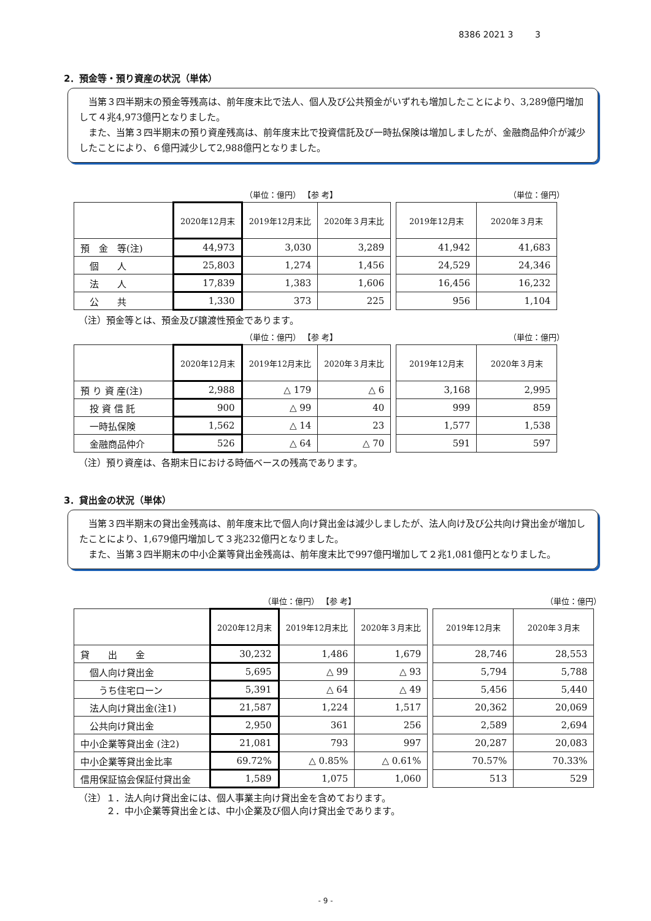8386 2021 3 3
2．預金等・預り資産の状況（単体）
当第３四半期末の預金等残高は、前年度末比で法人、個人及び公共預金がいずれも増加したことにより、3,289億円増加して４兆4,973億円となりました。
また、当第３四半期末の預り資産残高は、前年度末比で投資信託及び一時払保険は増加しましたが、金融商品仲介が減少したことにより、６億円減少して2,988億円となりました。
（単位：億円） 【参 考】 （単位：億円）
| | 2020年12月末 | 2019年12月末比 | 2020年３月末比 | | 2019年12月末 | 2020年３月末 |
| 預 金 等(注) | 44,973 | 3,030 | 3,289 | | 41,942 | 41,683 |
| 個 人 | 25,803 | 1,274 | 1,456 | | 24,529 | 24,346 |
| 法 人 | 17,839 | 1,383 | 1,606 | | 16,456 | 16,232 |
| 公 共 | 1,330 | 373 | 225 | | 956 | 1,104 |
（注）預金等とは、預金及び譲渡性預金であります。
（単位：億円） 【参 考】 （単位：億円）
| | 2020年12月末 | 2019年12月末比 | 2020年３月末比 | | 2019年12月末 | 2020年３月末 |
| 預 り 資 産(注) | 2,988 | △ 179 | △ 6 | | 3,168 | 2,995 |
| 投 資 信 託 | 900 | △ 99 | 40 | | 999 | 859 |
| 一時払保険 | 1,562 | △ 14 | 23 | | 1,577 | 1,538 |
| 金融商品仲介 | 526 | △ 64 | △ 70 | | 591 | 597 |
（注）預り資産は、各期末日における時価ベースの残高であります。
3．貸出金の状況（単体）
当第３四半期末の貸出金残高は、前年度末比で個人向け貸出金は減少しましたが、法人向け及び公共向け貸出金が増加したことにより、1,679億円増加して３兆232億円となりました。
また、当第３四半期末の中小企業等貸出金残高は、前年度末比で997億円増加して２兆1,081億円となりました。
（単位：億円） 【参 考】 （単位：億円）
| | 2020年12月末 | 2019年12月末比 | 2020年３月末比 | | 2019年12月末 | 2020年３月末 |
| 貸 出 金 | 30,232 | 1,486 | 1,679 | | 28,746 | 28,553 |
| 個人向け貸出金 | 5,695 | △ 99 | △ 93 | | 5,794 | 5,788 |
| うち住宅ローン | 5,391 | △ 64 | △ 49 | | 5,456 | 5,440 |
| 法人向け貸出金(注1) | 21,587 | 1,224 | 1,517 | | 20,362 | 20,069 |
| 公共向け貸出金 | 2,950 | 361 | 256 | | 2,589 | 2,694 |
| 中小企業等貸出金 (注2) | 21,081 | 793 | 997 | | 20,287 | 20,083 |
| 中小企業等貸出金比率 | 69.72% | △ 0.85% | △ 0.61% | | 70.57% | 70.33% |
| 信用保証協会保証付貸出金 | 1,589 | 1,075 | 1,060 | | 513 | 529 |
（注）１．法人向け貸出金には、個人事業主向け貸出金を含めております。
　　　２．中小企業等貸出金とは、中小企業及び個人向け貸出金であります。
- 9 -